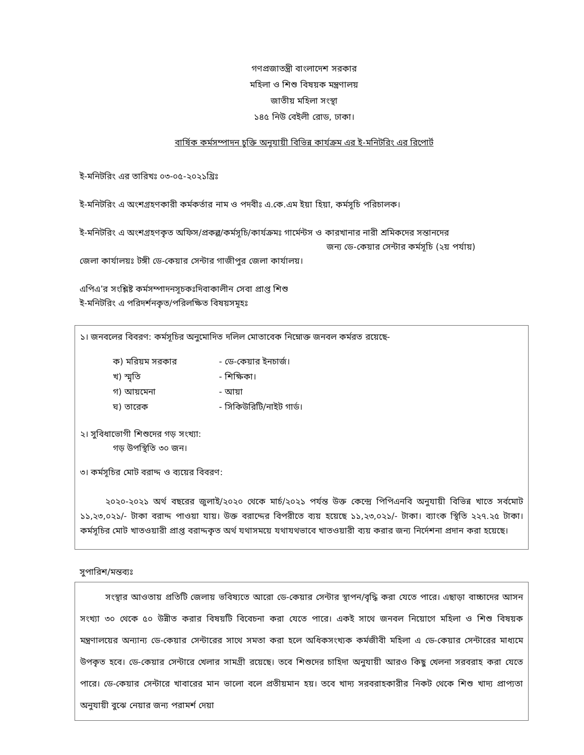গণপ্রজাতন্ত্রী বাংলাদেশ সরকার
মহিলা ও শিশু বিষয়ক মন্ত্রণালয়
জাতীয় মহিলা সংস্থা
১৪৫ নিউ বেইলী রোড, ঢাকা।
বার্ষিক কর্মসম্পাদন চুক্তি অনুযায়ী বিভিন্ন কার্যক্রম এর ই-মনিটরিং এর রিপোর্ট
ই-মনিটরিং এর তারিখঃ ০৩-০৫-২০২১খ্রিঃ
ই-মনিটরিং এ অংশগ্রহণকারী কর্মকর্তার নাম ও পদবীঃ এ.কে.এম ইয়া হিয়া, কর্মসূচি পরিচালক।
ই-মনিটরিং এ অংশগ্রহণকৃত অফিস/প্রকল্প/কর্মসূচি/কার্যক্রমঃ গার্মেন্টস ও কারখানার নারী শ্রমিকদের সন্তানদের
জন্য ডে-কেয়ার সেন্টার কর্মসূচি (২য় পর্যায়)
জেলা কার্যালয়ঃ টঙ্গী ডে-কেয়ার সেন্টার গাজীপুর জেলা কার্যালয়।
এপিএ’র সংশ্লিষ্ট কর্মসম্পাদনসূচকঃদিবাকালীন সেবা প্রাপ্ত শিশু
ই-মনিটরিং এ পরিদর্শনকৃত/পরিলক্ষিত বিষয়সমূহঃ
১। জনবলের বিবরণ: কর্মসূচির অনুমোদিত দলিল মোতাবেক নিম্নোক্ত জনবল কর্মরত রয়েছে-
ক) মরিয়ম সরকার - ডে-কেয়ার ইনচার্জ।
খ) স্মৃতি - শিক্ষিকা।
গ) আয়মেনা - আয়া
ঘ) তারেক - সিকিউরিটি/নাইট গার্ড।
২। সুবিধাভোগী শিশুদের গড় সংখ্যা:
গড় উপস্থিতি ৩০ জন।
৩। কর্মসূচির মোট বরাদ্দ ও ব্যয়ের বিবরণ:
২০২০-২০২১ অর্থ বছরের জুলাই/২০২০ থেকে মার্চ/২০২১ পর্যন্ত উক্ত কেন্দ্রে পিপিএনবি অনুযায়ী বিভিন্ন খাতে সর্বমোট ১১,২৩,০২১/- টাকা বরাদ্দ পাওয়া যায়। উক্ত বরাদ্দের বিপরীতে ব্যয় হয়েছে ১১,২৩,০২১/- টাকা। ব্যাংক স্থিতি ২২৭.২৫ টাকা। কর্মসূচির মোট খাতওয়ারী প্রাপ্ত বরাদ্দকৃত অর্থ যথাসময়ে যথাযথভাবে খাতওয়ারী ব্যয় করার জন্য নির্দেশনা প্রদান করা হয়েছে।
সুপারিশ/মন্তব্যঃ
সংস্থার আওতায় প্রতিটি জেলায় ভবিষ্যতে আরো ডে-কেয়ার সেন্টার স্থাপন/বৃদ্ধি করা যেতে পারে। এছাড়া বাচ্চাদের আসন সংখ্যা ৩০ থেকে ৫০ উন্নীত করার বিষয়টি বিবেচনা করা যেতে পারে। একই সাথে জনবল নিয়োগে মহিলা ও শিশু বিষয়ক মন্ত্রণালয়ের অন্যান্য ডে-কেয়ার সেন্টারের সাথে সমতা করা হলে অধিকসংখ্যক কর্মজীবী মহিলা এ ডে-কেয়ার সেন্টারের মাধ্যমে উপকৃত হবে। ডে-কেয়ার সেন্টারে খেলার সামগ্রী রয়েছে। তবে শিশুদের চাহিদা অনুযায়ী আরও কিছু খেলনা সরবরাহ করা যেতে পারে। ডে-কেয়ার সেন্টারে খাবারের মান ভালো বলে প্রতীয়মান হয়। তবে খাদ্য সরবরাহকারীর নিকট থেকে শিশু খাদ্য প্রাপ্যতা অনুযায়ী বুঝে নেয়ার জন্য পরামর্শ দেয়া